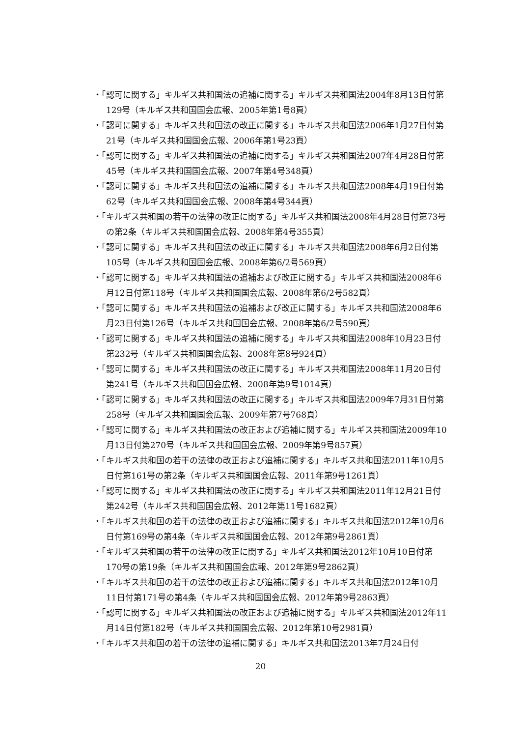・「認可に関する」キルギス共和国法の追補に関する」キルギス共和国法2004年8月13日付第129号（キルギス共和国国会広報、2005年第1号8頁）
・「認可に関する」キルギス共和国法の改正に関する」キルギス共和国法2006年1月27日付第21号（キルギス共和国国会広報、2006年第1号23頁）
・「認可に関する」キルギス共和国法の追補に関する」キルギス共和国法2007年4月28日付第45号（キルギス共和国国会広報、2007年第4号348頁）
・「認可に関する」キルギス共和国法の追補に関する」キルギス共和国法2008年4月19日付第62号（キルギス共和国国会広報、2008年第4号344頁）
・「キルギス共和国の若干の法律の改正に関する」キルギス共和国法2008年4月28日付第73号の第2条（キルギス共和国国会広報、2008年第4号355頁）
・「認可に関する」キルギス共和国法の改正に関する」キルギス共和国法2008年6月2日付第105号（キルギス共和国国会広報、2008年第6/2号569頁）
・「認可に関する」キルギス共和国法の追補および改正に関する」キルギス共和国法2008年6月12日付第118号（キルギス共和国国会広報、2008年第6/2号582頁）
・「認可に関する」キルギス共和国法の追補および改正に関する」キルギス共和国法2008年6月23日付第126号（キルギス共和国国会広報、2008年第6/2号590頁）
・「認可に関する」キルギス共和国法の追補に関する」キルギス共和国法2008年10月23日付第232号（キルギス共和国国会広報、2008年第8号924頁）
・「認可に関する」キルギス共和国法の改正に関する」キルギス共和国法2008年11月20日付第241号（キルギス共和国国会広報、2008年第9号1014頁）
・「認可に関する」キルギス共和国法の改正に関する」キルギス共和国法2009年7月31日付第258号（キルギス共和国国会広報、2009年第7号768頁）
・「認可に関する」キルギス共和国法の改正および追補に関する」キルギス共和国法2009年10月13日付第270号（キルギス共和国国会広報、2009年第9号857頁）
・「キルギス共和国の若干の法律の改正および追補に関する」キルギス共和国法2011年10月5日付第161号の第2条（キルギス共和国国会広報、2011年第9号1261頁）
・「認可に関する」キルギス共和国法の改正に関する」キルギス共和国法2011年12月21日付第242号（キルギス共和国国会広報、2012年第11号1682頁）
・「キルギス共和国の若干の法律の改正および追補に関する」キルギス共和国法2012年10月6日付第169号の第4条（キルギス共和国国会広報、2012年第9号2861頁）
・「キルギス共和国の若干の法律の改正に関する」キルギス共和国法2012年10月10日付第170号の第19条（キルギス共和国国会広報、2012年第9号2862頁）
・「キルギス共和国の若干の法律の改正および追補に関する」キルギス共和国法2012年10月11日付第171号の第4条（キルギス共和国国会広報、2012年第9号2863頁）
・「認可に関する」キルギス共和国法の改正および追補に関する」キルギス共和国法2012年11月14日付第182号（キルギス共和国国会広報、2012年第10号2981頁）
・「キルギス共和国の若干の法律の追補に関する」キルギス共和国法2013年7月24日付
20